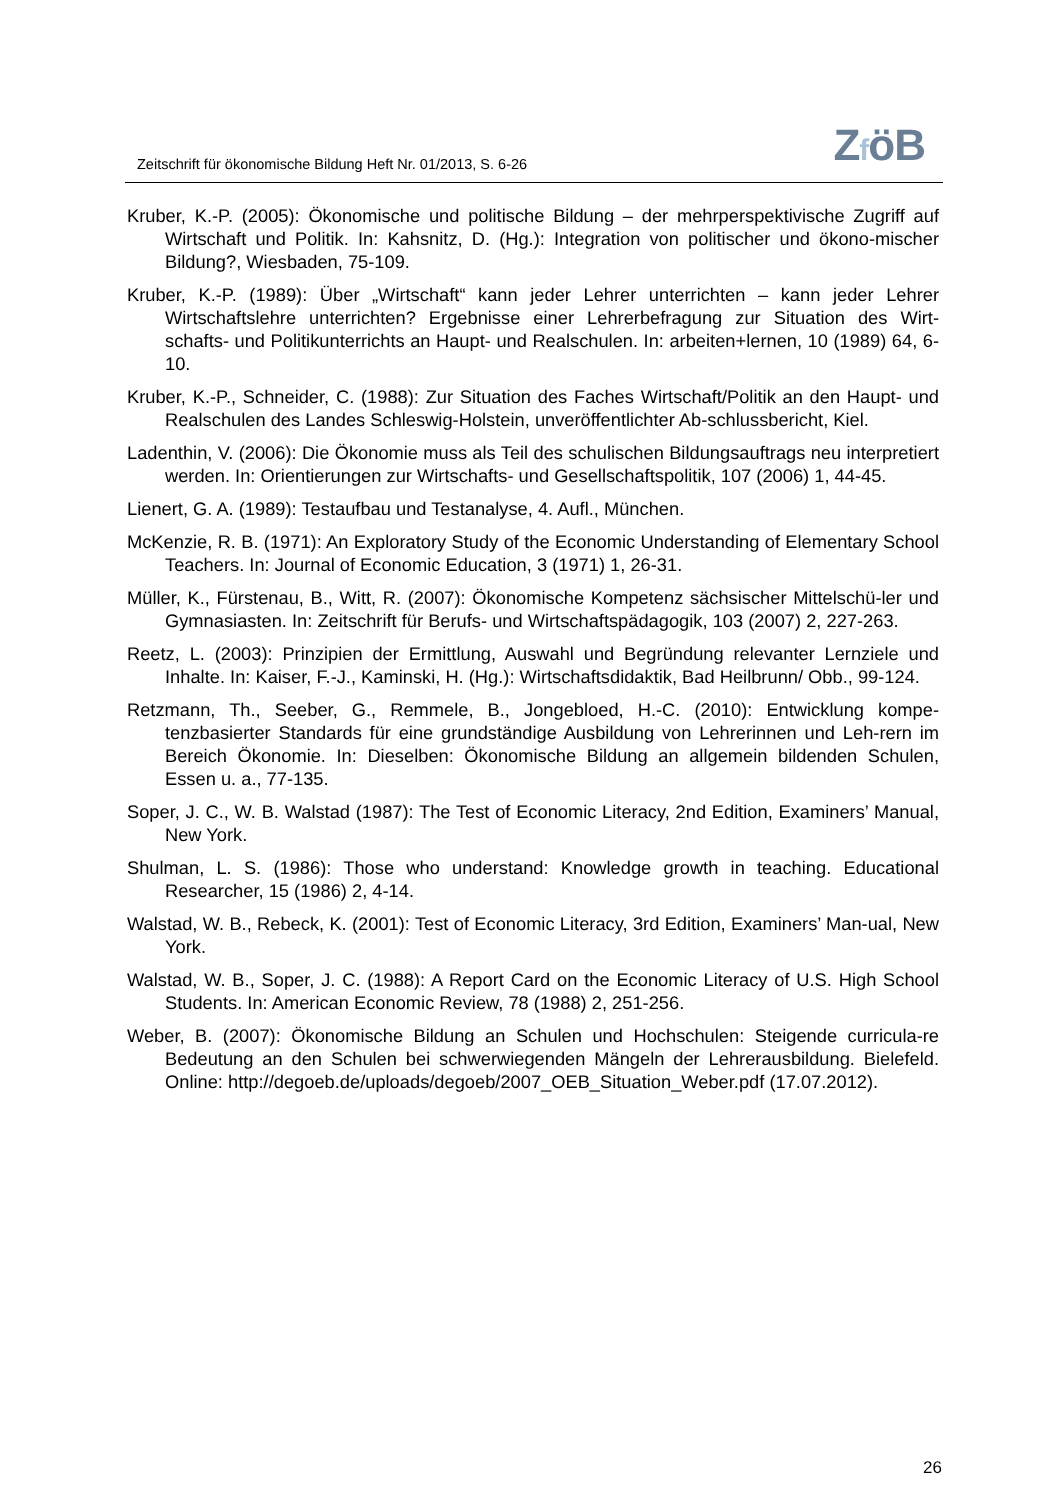Zeitschrift für ökonomische Bildung Heft Nr. 01/2013, S. 6-26
ZföB
Kruber, K.-P. (2005): Ökonomische und politische Bildung – der mehrperspektivische Zugriff auf Wirtschaft und Politik. In: Kahsnitz, D. (Hg.): Integration von politischer und ökono-mischer Bildung?, Wiesbaden, 75-109.
Kruber, K.-P. (1989): Über „Wirtschaft“ kann jeder Lehrer unterrichten – kann jeder Lehrer Wirtschaftslehre unterrichten? Ergebnisse einer Lehrerbefragung zur Situation des Wirt-schafts- und Politikunterrichts an Haupt- und Realschulen. In: arbeiten+lernen, 10 (1989) 64, 6-10.
Kruber, K.-P., Schneider, C. (1988): Zur Situation des Faches Wirtschaft/Politik an den Haupt- und Realschulen des Landes Schleswig-Holstein, unveröffentlichter Ab-schlussbericht, Kiel.
Ladenthin, V. (2006): Die Ökonomie muss als Teil des schulischen Bildungsauftrags neu interpretiert werden. In: Orientierungen zur Wirtschafts- und Gesellschaftspolitik, 107 (2006) 1, 44-45.
Lienert, G. A. (1989): Testaufbau und Testanalyse, 4. Aufl., München.
McKenzie, R. B. (1971): An Exploratory Study of the Economic Understanding of Elementary School Teachers. In: Journal of Economic Education, 3 (1971) 1, 26-31.
Müller, K., Fürstenau, B., Witt, R. (2007): Ökonomische Kompetenz sächsischer Mittelschü-ler und Gymnasiasten. In: Zeitschrift für Berufs- und Wirtschaftspädagogik, 103 (2007) 2, 227-263.
Reetz, L. (2003): Prinzipien der Ermittlung, Auswahl und Begründung relevanter Lernziele und Inhalte. In: Kaiser, F.-J., Kaminski, H. (Hg.): Wirtschaftsdidaktik, Bad Heilbrunn/ Obb., 99-124.
Retzmann, Th., Seeber, G., Remmele, B., Jongebloed, H.-C. (2010): Entwicklung kompe-tenzbasierter Standards für eine grundständige Ausbildung von Lehrerinnen und Leh-rern im Bereich Ökonomie. In: Dieselben: Ökonomische Bildung an allgemein bildenden Schulen, Essen u. a., 77-135.
Soper, J. C., W. B. Walstad (1987): The Test of Economic Literacy, 2nd Edition, Examiners’ Manual, New York.
Shulman, L. S. (1986): Those who understand: Knowledge growth in teaching. Educational Researcher, 15 (1986) 2, 4-14.
Walstad, W. B., Rebeck, K. (2001): Test of Economic Literacy, 3rd Edition, Examiners’ Man-ual, New York.
Walstad, W. B., Soper, J. C. (1988): A Report Card on the Economic Literacy of U.S. High School Students. In: American Economic Review, 78 (1988) 2, 251-256.
Weber, B. (2007): Ökonomische Bildung an Schulen und Hochschulen: Steigende curricula-re Bedeutung an den Schulen bei schwerwiegenden Mängeln der Lehrerausbildung. Bielefeld. Online: http://degoeb.de/uploads/degoeb/2007_OEB_Situation_Weber.pdf (17.07.2012).
26